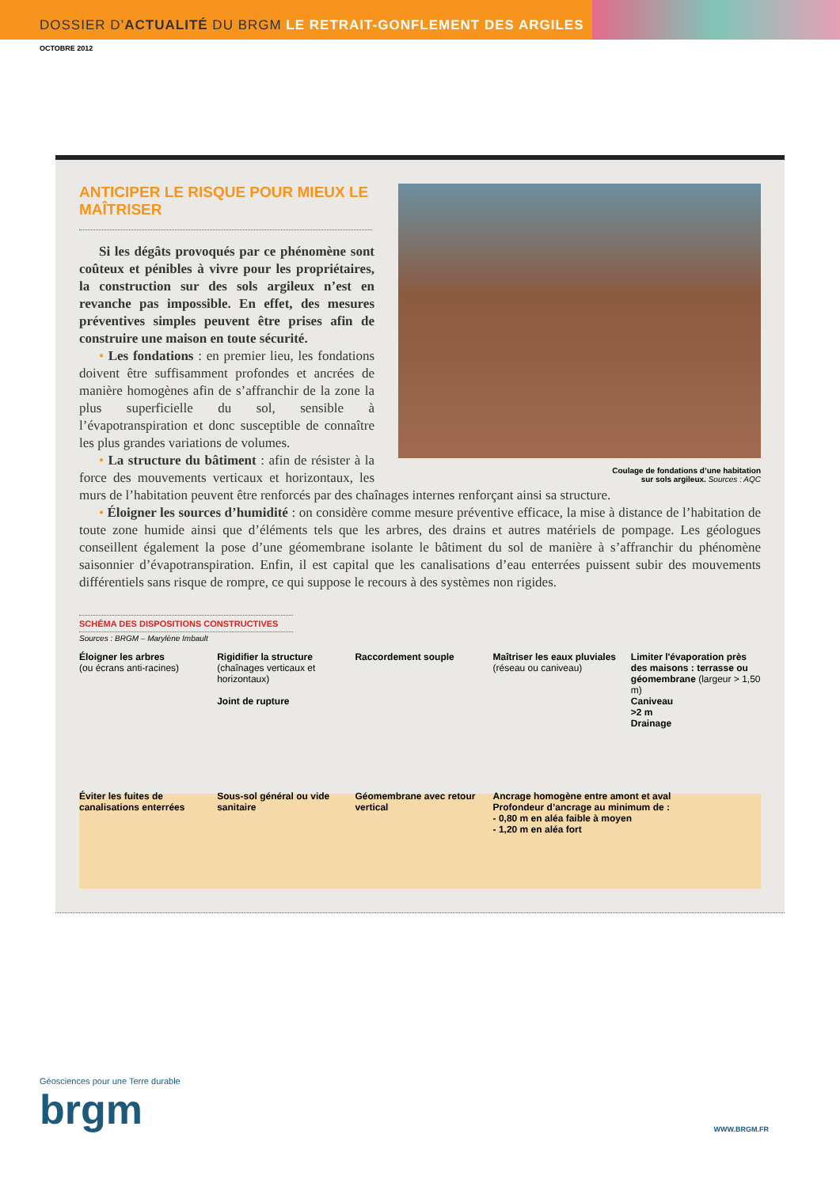DOSSIER D’ ACTUALITÉ DU BRGM LE RETRAIT-GONFLEMENT DES ARGILES
OCTOBRE 2012
Coulage de fondations d’une habitation
sur sols argileux. Sources : AQC
ANTICIPER LE RISQUE POUR MIEUX LE MAÎTRISER
Si les dégâts provoqués par ce phénomène sont coûteux et pénibles à vivre pour les propriétaires, la construction sur des sols argileux n’est en revanche pas impossible. En effet, des mesures préventives simples peuvent être prises afin de construire une maison en toute sécurité.
• Les fondations : en premier lieu, les fondations doivent être suffisamment profondes et ancrées de manière homogènes afin de s’affranchir de la zone la plus superficielle du sol, sensible à l’évapotranspiration et donc susceptible de connaître les plus grandes variations de volumes.
• La structure du bâtiment : afin de résister à la force des mouvements verticaux et horizontaux, les murs de l’habitation peuvent être renforcés par des chaînages internes renforçant ainsi sa structure.
• Éloigner les sources d’humidité : on considère comme mesure préventive efficace, la mise à distance de l’habitation de toute zone humide ainsi que d’éléments tels que les arbres, des drains et autres matériels de pompage. Les géologues conseillent également la pose d’une géomembrane isolante le bâtiment du sol de manière à s’affranchir du phénomène saisonnier d’évapotranspiration. Enfin, il est capital que les canalisations d’eau enterrées puissent subir des mouvements différentiels sans risque de rompre, ce qui suppose le recours à des systèmes non rigides.
SCHÉMA DES DISPOSITIONS CONSTRUCTIVES
Sources : BRGM – Marylène Imbault
Éloigner les arbres
(ou écrans anti-racines)
Rigidifier la structure
(chaînages verticaux et horizontaux)
Joint de rupture
Raccordement souple
Maîtriser les eaux pluviales
(réseau ou caniveau)
Limiter l'évaporation près des maisons : terrasse ou géomembrane (largeur > 1,50 m)
Caniveau
>2 m
Drainage
Éviter les fuites de canalisations enterrées
Sous-sol général ou vide sanitaire
Géomembrane avec retour vertical
Ancrage homogène entre amont et aval
Profondeur d’ancrage au minimum de :
- 0,80 m en aléa faible à moyen
- 1,20 m en aléa fort
Géosciences pour une Terre durable
brgm
WWW.BRGM.FR